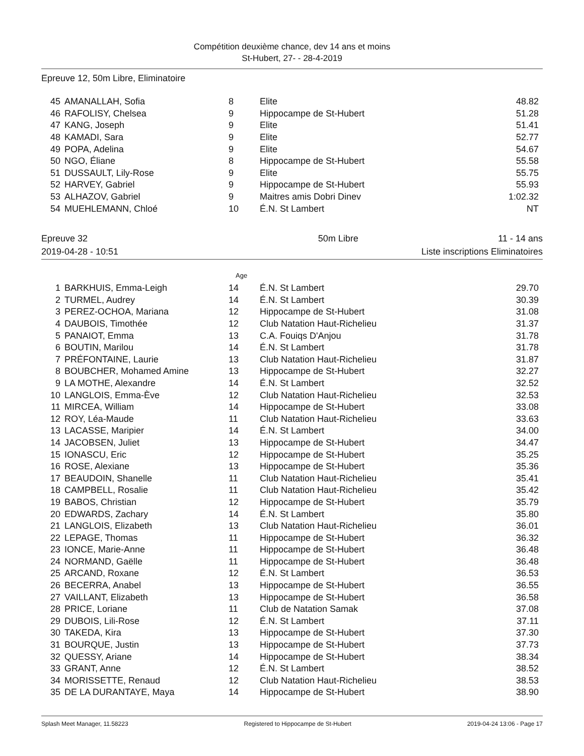Compétition deuxième chance, dev 14 ans et moins
St-Hubert, 27- - 28-4-2019
Epreuve 12, 50m Libre, Eliminatoire
| 45 | AMANALLAH, Sofia | 8 | Elite | 48.82 |
| 46 | RAFOLISY, Chelsea | 9 | Hippocampe de St-Hubert | 51.28 |
| 47 | KANG, Joseph | 9 | Elite | 51.41 |
| 48 | KAMADI, Sara | 9 | Elite | 52.77 |
| 49 | POPA, Adelina | 9 | Elite | 54.67 |
| 50 | NGO, Éliane | 8 | Hippocampe de St-Hubert | 55.58 |
| 51 | DUSSAULT, Lily-Rose | 9 | Elite | 55.75 |
| 52 | HARVEY, Gabriel | 9 | Hippocampe de St-Hubert | 55.93 |
| 53 | ALHAZOV, Gabriel | 9 | Maitres amis Dobri Dinev | 1:02.32 |
| 54 | MUEHLEMANN, Chloé | 10 | É.N. St Lambert | NT |
Epreuve 32 50m Libre 11 - 14 ans
2019-04-28 - 10:51 Liste inscriptions Eliminatoires
Age
| 1 | BARKHUIS, Emma-Leigh | 14 | É.N. St Lambert | 29.70 |
| 2 | TURMEL, Audrey | 14 | É.N. St Lambert | 30.39 |
| 3 | PEREZ-OCHOA, Mariana | 12 | Hippocampe de St-Hubert | 31.08 |
| 4 | DAUBOIS, Timothée | 12 | Club Natation Haut-Richelieu | 31.37 |
| 5 | PANAIOT, Emma | 13 | C.A. Fouiqs D'Anjou | 31.78 |
| 6 | BOUTIN, Marilou | 14 | É.N. St Lambert | 31.78 |
| 7 | PRÉFONTAINE, Laurie | 13 | Club Natation Haut-Richelieu | 31.87 |
| 8 | BOUBCHER, Mohamed Amine | 13 | Hippocampe de St-Hubert | 32.27 |
| 9 | LA MOTHE, Alexandre | 14 | É.N. St Lambert | 32.52 |
| 10 | LANGLOIS, Emma-Ève | 12 | Club Natation Haut-Richelieu | 32.53 |
| 11 | MIRCEA, William | 14 | Hippocampe de St-Hubert | 33.08 |
| 12 | ROY, Léa-Maude | 11 | Club Natation Haut-Richelieu | 33.63 |
| 13 | LACASSE, Maripier | 14 | É.N. St Lambert | 34.00 |
| 14 | JACOBSEN, Juliet | 13 | Hippocampe de St-Hubert | 34.47 |
| 15 | IONASCU, Eric | 12 | Hippocampe de St-Hubert | 35.25 |
| 16 | ROSE, Alexiane | 13 | Hippocampe de St-Hubert | 35.36 |
| 17 | BEAUDOIN, Shanelle | 11 | Club Natation Haut-Richelieu | 35.41 |
| 18 | CAMPBELL, Rosalie | 11 | Club Natation Haut-Richelieu | 35.42 |
| 19 | BABOS, Christian | 12 | Hippocampe de St-Hubert | 35.79 |
| 20 | EDWARDS, Zachary | 14 | É.N. St Lambert | 35.80 |
| 21 | LANGLOIS, Elizabeth | 13 | Club Natation Haut-Richelieu | 36.01 |
| 22 | LEPAGE, Thomas | 11 | Hippocampe de St-Hubert | 36.32 |
| 23 | IONCE, Marie-Anne | 11 | Hippocampe de St-Hubert | 36.48 |
| 24 | NORMAND, Gaëlle | 11 | Hippocampe de St-Hubert | 36.48 |
| 25 | ARCAND, Roxane | 12 | É.N. St Lambert | 36.53 |
| 26 | BECERRA, Anabel | 13 | Hippocampe de St-Hubert | 36.55 |
| 27 | VAILLANT, Elizabeth | 13 | Hippocampe de St-Hubert | 36.58 |
| 28 | PRICE, Loriane | 11 | Club de Natation Samak | 37.08 |
| 29 | DUBOIS, Lili-Rose | 12 | É.N. St Lambert | 37.11 |
| 30 | TAKEDA, Kira | 13 | Hippocampe de St-Hubert | 37.30 |
| 31 | BOURQUE, Justin | 13 | Hippocampe de St-Hubert | 37.73 |
| 32 | QUESSY, Ariane | 14 | Hippocampe de St-Hubert | 38.34 |
| 33 | GRANT, Anne | 12 | É.N. St Lambert | 38.52 |
| 34 | MORISSETTE, Renaud | 12 | Club Natation Haut-Richelieu | 38.53 |
| 35 | DE LA DURANTAYE, Maya | 14 | Hippocampe de St-Hubert | 38.90 |
Splash Meet Manager, 11.58223 Registered to Hippocampe de St-Hubert 2019-04-24 13:06 - Page 17